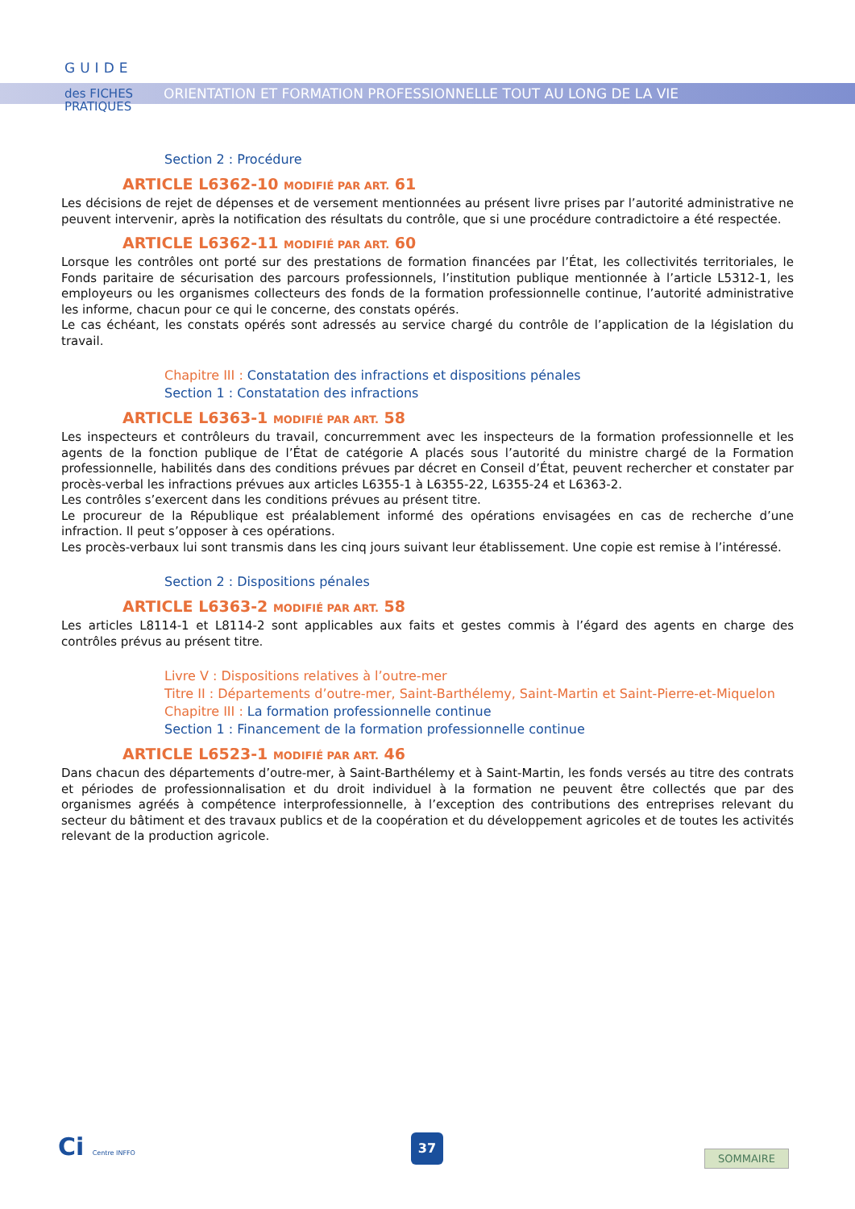GUIDE
des FICHES
PRATIQUES
ORIENTATION ET FORMATION PROFESSIONNELLE TOUT AU LONG DE LA VIE
Section 2 : Procédure
ARTICLE L6362-10 MODIFIÉ PAR ART. 61
Les décisions de rejet de dépenses et de versement mentionnées au présent livre prises par l’autorité administrative ne peuvent intervenir, après la notification des résultats du contrôle, que si une procédure contradictoire a été respectée.
ARTICLE L6362-11 MODIFIÉ PAR ART. 60
Lorsque les contrôles ont porté sur des prestations de formation financées par l’État, les collectivités territoriales, le Fonds paritaire de sécurisation des parcours professionnels, l’institution publique mentionnée à l’article L5312-1, les employeurs ou les organismes collecteurs des fonds de la formation professionnelle continue, l’autorité administrative les informe, chacun pour ce qui le concerne, des constats opérés.
Le cas échéant, les constats opérés sont adressés au service chargé du contrôle de l’application de la législation du travail.
Chapitre III : Constatation des infractions et dispositions pénales
Section 1 : Constatation des infractions
ARTICLE L6363-1 MODIFIÉ PAR ART. 58
Les inspecteurs et contrôleurs du travail, concurremment avec les inspecteurs de la formation professionnelle et les agents de la fonction publique de l’État de catégorie A placés sous l’autorité du ministre chargé de la Formation professionnelle, habilités dans des conditions prévues par décret en Conseil d’État, peuvent rechercher et constater par procès-verbal les infractions prévues aux articles L6355-1 à L6355-22, L6355-24 et L6363-2.
Les contrôles s’exercent dans les conditions prévues au présent titre.
Le procureur de la République est préalablement informé des opérations envisagées en cas de recherche d’une infraction. Il peut s’opposer à ces opérations.
Les procès-verbaux lui sont transmis dans les cinq jours suivant leur établissement. Une copie est remise à l’intéressé.
Section 2 : Dispositions pénales
ARTICLE L6363-2 MODIFIÉ PAR ART. 58
Les articles L8114-1 et L8114-2 sont applicables aux faits et gestes commis à l’égard des agents en charge des contrôles prévus au présent titre.
Livre V : Dispositions relatives à l’outre-mer
Titre II : Départements d’outre-mer, Saint-Barthélemy, Saint-Martin et Saint-Pierre-et-Miquelon
Chapitre III : La formation professionnelle continue
Section 1 : Financement de la formation professionnelle continue
ARTICLE L6523-1 MODIFIÉ PAR ART. 46
Dans chacun des départements d’outre-mer, à Saint-Barthélemy et à Saint-Martin, les fonds versés au titre des contrats et périodes de professionnalisation et du droit individuel à la formation ne peuvent être collectés que par des organismes agréés à compétence interprofessionnelle, à l’exception des contributions des entreprises relevant du secteur du bâtiment et des travaux publics et de la coopération et du développement agricoles et de toutes les activités relevant de la production agricole.
Ci Centre INFFO
37
SOMMAIRE